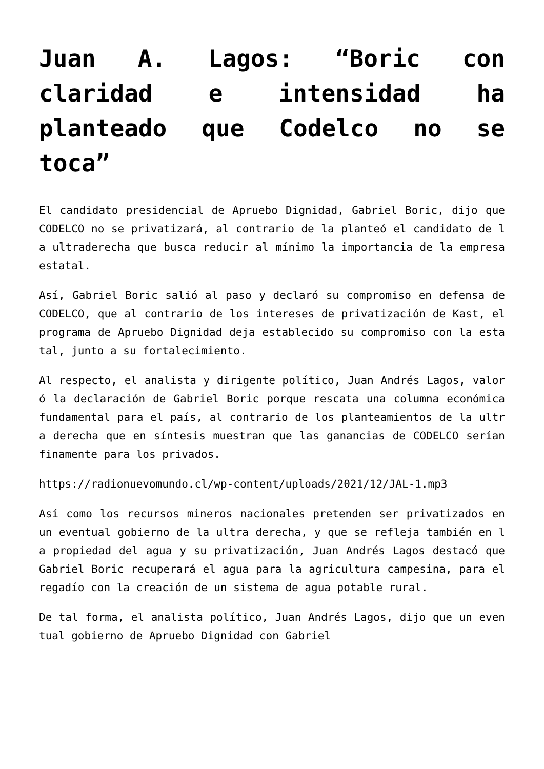Juan A. Lagos: “Boric con claridad e intensidad ha planteado que Codelco no se toca”
El candidato presidencial de Apruebo Dignidad, Gabriel Boric, dijo que CODELCO no se privatizará, al contrario de la planteó el candidato de la ultraderecha que busca reducir al mínimo la importancia de la empresa estatal.
Así, Gabriel Boric salió al paso y declaró su compromiso en defensa de CODELCO, que al contrario de los intereses de privatización de Kast, el programa de Apruebo Dignidad deja establecido su compromiso con la estatal, junto a su fortalecimiento.
Al respecto, el analista y dirigente político, Juan Andrés Lagos, valoró la declaración de Gabriel Boric porque rescata una columna económica fundamental para el país, al contrario de los planteamientos de la ultra derecha que en síntesis muestran que las ganancias de CODELCO serían finamente para los privados.
https://radionuevomundo.cl/wp-content/uploads/2021/12/JAL-1.mp3
Así como los recursos mineros nacionales pretenden ser privatizados en un eventual gobierno de la ultra derecha, y que se refleja también en la propiedad del agua y su privatización, Juan Andrés Lagos destacó que Gabriel Boric recuperará el agua para la agricultura campesina, para el regadío con la creación de un sistema de agua potable rural.
De tal forma, el analista político, Juan Andrés Lagos, dijo que un eventual gobierno de Apruebo Dignidad con Gabriel